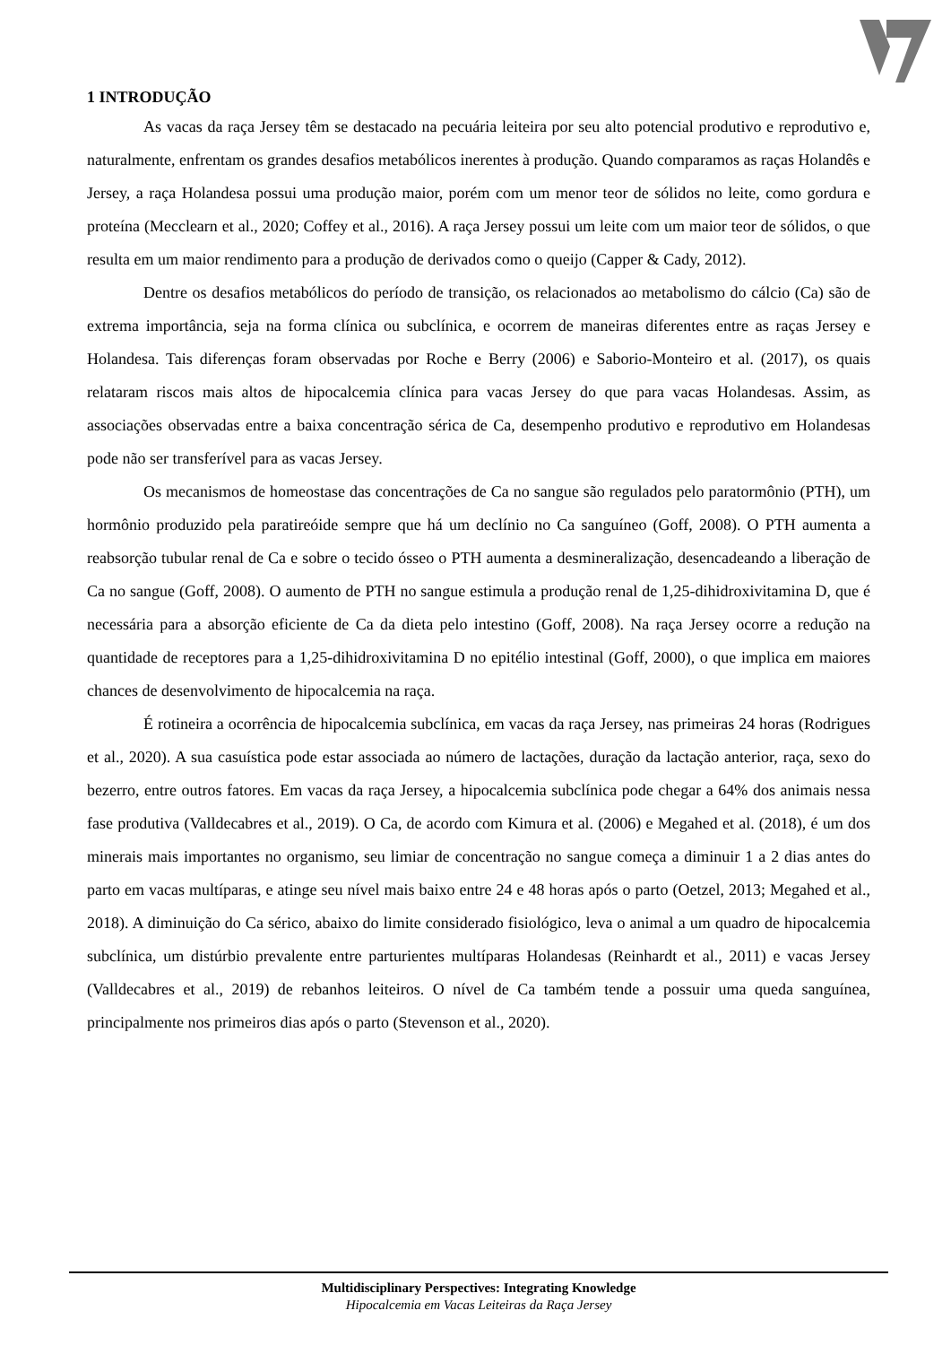1 INTRODUÇÃO
As vacas da raça Jersey têm se destacado na pecuária leiteira por seu alto potencial produtivo e reprodutivo e, naturalmente, enfrentam os grandes desafios metabólicos inerentes à produção. Quando comparamos as raças Holandês e Jersey, a raça Holandesa possui uma produção maior, porém com um menor teor de sólidos no leite, como gordura e proteína (Mecclearn et al., 2020; Coffey et al., 2016). A raça Jersey possui um leite com um maior teor de sólidos, o que resulta em um maior rendimento para a produção de derivados como o queijo (Capper & Cady, 2012).
Dentre os desafios metabólicos do período de transição, os relacionados ao metabolismo do cálcio (Ca) são de extrema importância, seja na forma clínica ou subclínica, e ocorrem de maneiras diferentes entre as raças Jersey e Holandesa. Tais diferenças foram observadas por Roche e Berry (2006) e Saborio-Monteiro et al. (2017), os quais relataram riscos mais altos de hipocalcemia clínica para vacas Jersey do que para vacas Holandesas. Assim, as associações observadas entre a baixa concentração sérica de Ca, desempenho produtivo e reprodutivo em Holandesas pode não ser transferível para as vacas Jersey.
Os mecanismos de homeostase das concentrações de Ca no sangue são regulados pelo paratormônio (PTH), um hormônio produzido pela paratireóide sempre que há um declínio no Ca sanguíneo (Goff, 2008). O PTH aumenta a reabsorção tubular renal de Ca e sobre o tecido ósseo o PTH aumenta a desmineralização, desencadeando a liberação de Ca no sangue (Goff, 2008). O aumento de PTH no sangue estimula a produção renal de 1,25-dihidroxivitamina D, que é necessária para a absorção eficiente de Ca da dieta pelo intestino (Goff, 2008). Na raça Jersey ocorre a redução na quantidade de receptores para a 1,25-dihidroxivitamina D no epitélio intestinal (Goff, 2000), o que implica em maiores chances de desenvolvimento de hipocalcemia na raça.
É rotineira a ocorrência de hipocalcemia subclínica, em vacas da raça Jersey, nas primeiras 24 horas (Rodrigues et al., 2020). A sua casuística pode estar associada ao número de lactações, duração da lactação anterior, raça, sexo do bezerro, entre outros fatores. Em vacas da raça Jersey, a hipocalcemia subclínica pode chegar a 64% dos animais nessa fase produtiva (Valldecabres et al., 2019). O Ca, de acordo com Kimura et al. (2006) e Megahed et al. (2018), é um dos minerais mais importantes no organismo, seu limiar de concentração no sangue começa a diminuir 1 a 2 dias antes do parto em vacas multíparas, e atinge seu nível mais baixo entre 24 e 48 horas após o parto (Oetzel, 2013; Megahed et al., 2018). A diminuição do Ca sérico, abaixo do limite considerado fisiológico, leva o animal a um quadro de hipocalcemia subclínica, um distúrbio prevalente entre parturientes multíparas Holandesas (Reinhardt et al., 2011) e vacas Jersey (Valldecabres et al., 2019) de rebanhos leiteiros. O nível de Ca também tende a possuir uma queda sanguínea, principalmente nos primeiros dias após o parto (Stevenson et al., 2020).
Multidisciplinary Perspectives: Integrating Knowledge
Hipocalcemia em Vacas Leiteiras da Raça Jersey